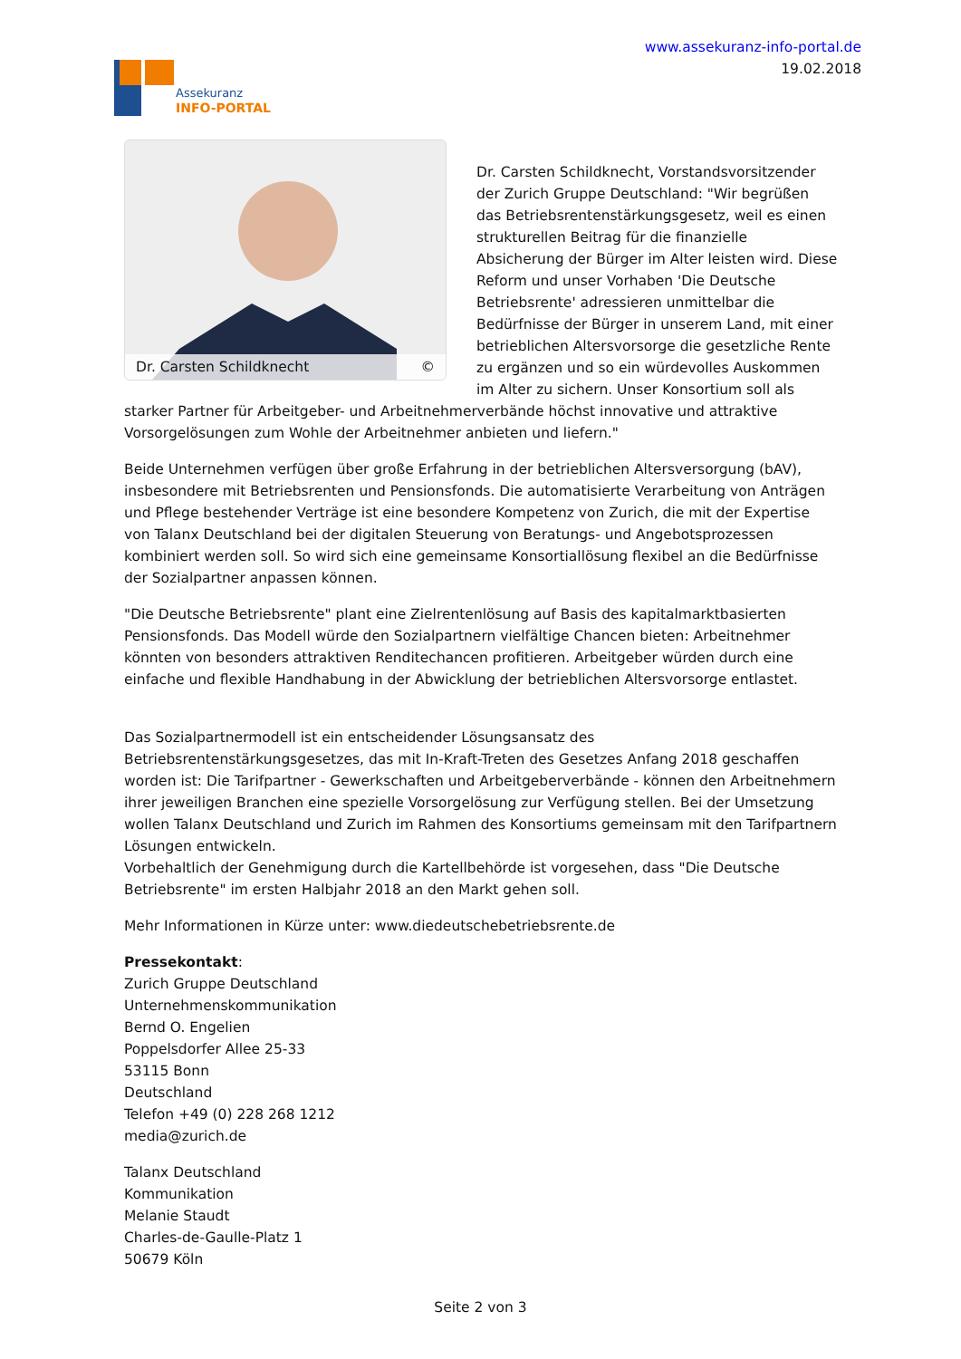Assekuranz
INFO-PORTAL
www.assekuranz-info-portal.de
19.02.2018
Dr. Carsten Schildknecht ©
Dr. Carsten Schildknecht, Vorstandsvorsitzender der Zurich Gruppe Deutschland: "Wir begrüßen das Betriebsrentenstärkungsgesetz, weil es einen strukturellen Beitrag für die finanzielle Absicherung der Bürger im Alter leisten wird. Diese Reform und unser Vorhaben 'Die Deutsche Betriebsrente' adressieren unmittelbar die Bedürfnisse der Bürger in unserem Land, mit einer betrieblichen Altersvorsorge die gesetzliche Rente zu ergänzen und so ein würdevolles Auskommen im Alter zu sichern. Unser Konsortium soll als starker Partner für Arbeitgeber- und Arbeitnehmerverbände höchst innovative und attraktive Vorsorgelösungen zum Wohle der Arbeitnehmer anbieten und liefern."
Beide Unternehmen verfügen über große Erfahrung in der betrieblichen Altersversorgung (bAV), insbesondere mit Betriebsrenten und Pensionsfonds. Die automatisierte Verarbeitung von Anträgen und Pflege bestehender Verträge ist eine besondere Kompetenz von Zurich, die mit der Expertise von Talanx Deutschland bei der digitalen Steuerung von Beratungs- und Angebotsprozessen kombiniert werden soll. So wird sich eine gemeinsame Konsortiallösung flexibel an die Bedürfnisse der Sozialpartner anpassen können.
"Die Deutsche Betriebsrente" plant eine Zielrentenlösung auf Basis des kapitalmarktbasierten Pensionsfonds. Das Modell würde den Sozialpartnern vielfältige Chancen bieten: Arbeitnehmer könnten von besonders attraktiven Renditechancen profitieren. Arbeitgeber würden durch eine einfache und flexible Handhabung in der Abwicklung der betrieblichen Altersvorsorge entlastet.
Das Sozialpartnermodell ist ein entscheidender Lösungsansatz des Betriebsrentenstärkungsgesetzes, das mit In-Kraft-Treten des Gesetzes Anfang 2018 geschaffen worden ist: Die Tarifpartner - Gewerkschaften und Arbeitgeberverbände - können den Arbeitnehmern ihrer jeweiligen Branchen eine spezielle Vorsorgelösung zur Verfügung stellen. Bei der Umsetzung wollen Talanx Deutschland und Zurich im Rahmen des Konsortiums gemeinsam mit den Tarifpartnern Lösungen entwickeln.
Vorbehaltlich der Genehmigung durch die Kartellbehörde ist vorgesehen, dass "Die Deutsche Betriebsrente" im ersten Halbjahr 2018 an den Markt gehen soll.
Mehr Informationen in Kürze unter: www.diedeutschebetriebsrente.de
Pressekontakt:
Zurich Gruppe Deutschland
Unternehmenskommunikation
Bernd O. Engelien
Poppelsdorfer Allee 25-33
53115 Bonn
Deutschland
Telefon +49 (0) 228 268 1212
media@zurich.de
Talanx Deutschland
Kommunikation
Melanie Staudt
Charles-de-Gaulle-Platz 1
50679 Köln
Seite 2 von 3